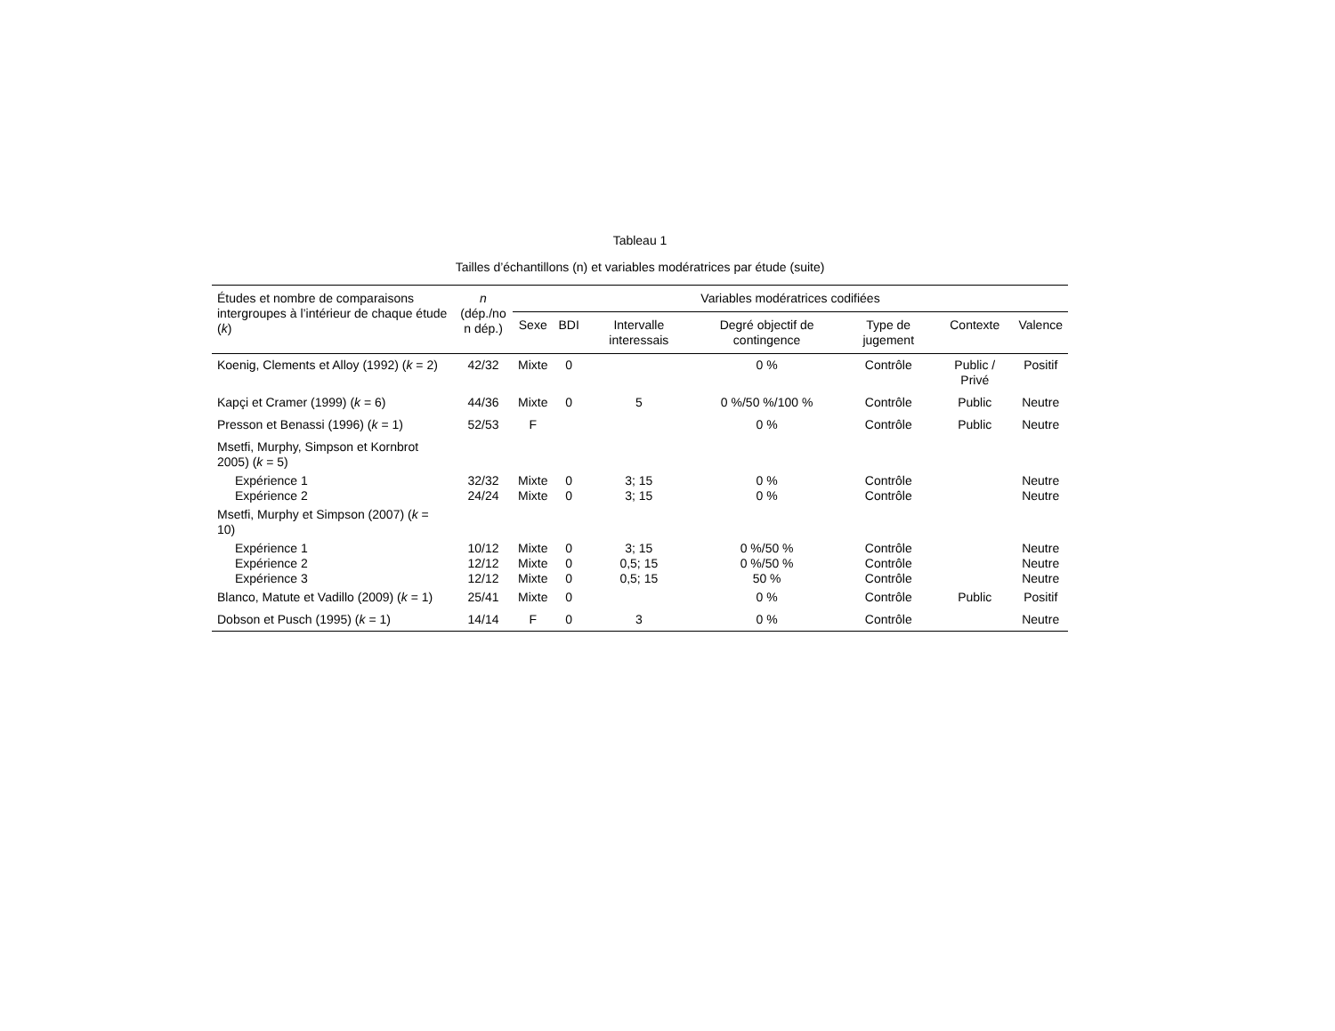Tableau 1
Tailles d’échantillons (n) et variables modératrices par étude (suite)
| Études et nombre de comparaisons intergroupes à l’intérieur de chaque étude ( k ) | n (dép./no n dép.) | Variables modératrices codifiées | | | | | | |
| --- | --- | --- | --- | --- | --- | --- | --- | --- |
| | | Sexe | BDI | Intervalle interessais | Degré objectif de contingence | Type de jugement | Contexte | Valence |
| Koenig, Clements et Alloy (1992) ( k = 2) | 42/32 | Mixte | 0 | | 0 % | Contrôle | Public / Privé | Positif |
| Kapçi et Cramer (1999) ( k = 6) | 44/36 | Mixte | 0 | 5 | 0 %/50 %/100 % | Contrôle | Public | Neutre |
| Presson et Benassi (1996) ( k = 1) | 52/53 | F | | | 0 % | Contrôle | Public | Neutre |
| Msetfi, Murphy, Simpson et Kornbrot 2005) ( k = 5) | | | | | | | | |
| Expérience 1 | 32/32 | Mixte | 0 | 3; 15 | 0 % | Contrôle | | Neutre |
| Expérience 2 | 24/24 | Mixte | 0 | 3; 15 | 0 % | Contrôle | | Neutre |
| Msetfi, Murphy et Simpson (2007) ( k = 10) | | | | | | | | |
| Expérience 1 | 10/12 | Mixte | 0 | 3; 15 | 0 %/50 % | Contrôle | | Neutre |
| Expérience 2 | 12/12 | Mixte | 0 | 0,5; 15 | 0 %/50 % | Contrôle | | Neutre |
| Expérience 3 | 12/12 | Mixte | 0 | 0,5; 15 | 50 % | Contrôle | | Neutre |
| Blanco, Matute et Vadillo (2009) ( k = 1) | 25/41 | Mixte | 0 | | 0 % | Contrôle | Public | Positif |
| Dobson et Pusch (1995) ( k = 1) | 14/14 | F | 0 | 3 | 0 % | Contrôle | | Neutre |